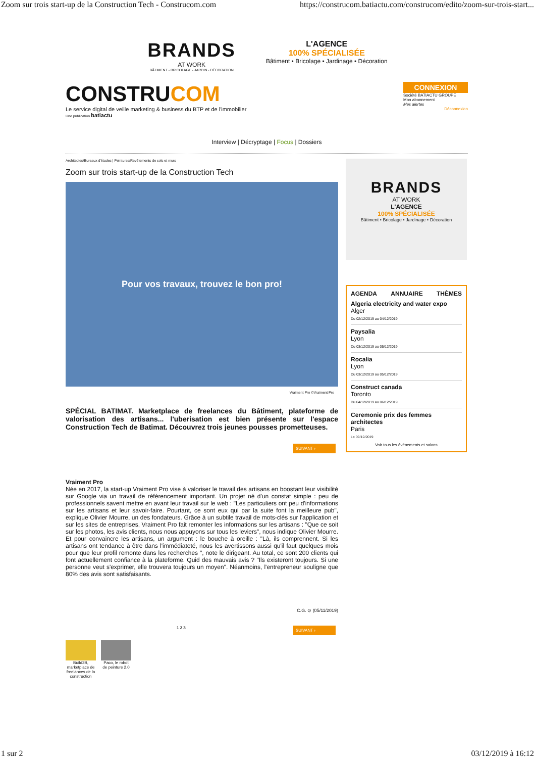Zoom sur trois start-up de la Construction Tech - Construcom.com https://construcom.batiactu.com/construcom/edito/zoom-sur-trois-start...
BRANDS
AT WORK
BÂTIMENT - BRICOLAGE - JARDIN - DÉCORATION
L'AGENCE
100% SPÉCIALISÉE
Bâtiment • Bricolage • Jardinage • Décoration
CONSTRUCOM
Le service digital de veille marketing & business du BTP et de l'immobilier
Une publication batiactu
CONNEXION
Société BATIACTU GROUPE
Mon abonnement
Mes alertes
Déconnexion
Interview | Décryptage | Focus | Dossiers
Architectes/Bureaux d'études | Peintures/Revêtements de sols et murs
Zoom sur trois start-up de la Construction Tech
Pour vos travaux, trouvez le bon pro!
Vraiment Pro ©Vraiment Pro
SPÉCIAL BATIMAT. Marketplace de freelances du Bâtiment, plateforme de valorisation des artisans... l'uberisation est bien présente sur l'espace Construction Tech de Batimat. Découvrez trois jeunes pousses prometteuses.
SUIVANT ›
Vraiment Pro
Née en 2017, la start-up Vraiment Pro vise à valoriser le travail des artisans en boostant leur visibilité sur Google via un travail de référencement important. Un projet né d'un constat simple : peu de professionnels savent mettre en avant leur travail sur le web : "Les particuliers ont peu d'informations sur les artisans et leur savoir-faire. Pourtant, ce sont eux qui par la suite font la meilleure pub", explique Olivier Mourre, un des fondateurs. Grâce à un subtile travail de mots-clés sur l'application et sur les sites de entreprises, Vraiment Pro fait remonter les informations sur les artisans : "Que ce soit sur les photos, les avis clients, nous nous appuyons sur tous les leviers", nous indique Olivier Mourre. Et pour convaincre les artisans, un argument : le bouche à oreille : "Là, ils comprennent. Si les artisans ont tendance à être dans l'immédiateté, nous les avertissons aussi qu'il faut quelques mois pour que leur profil remonte dans les recherches ", note le dirigeant. Au total, ce sont 200 clients qui font actuellement confiance à la plateforme. Quid des mauvais avis ? "Ils existeront toujours. Si une personne veut s'exprimer, elle trouvera toujours un moyen". Néanmoins, l'entrepreneur souligne que 80% des avis sont satisfaisants.
C.G. ⊙ (05/11/2019)
1 2 3
SUIVANT ›
Build2B, marketplace de freelances de la construction
Paco, le robot de peinture 2.0
BRANDS
AT WORK
L'AGENCE
100% SPÉCIALISÉE
Bâtiment • Bricolage • Jardinage • Décoration
AGENDA ANNUAIRE THÈMES
Algeria electricity and water expo
Alger
Du 02/12/2019 au 04/12/2019
Paysalia
Lyon
Du 03/12/2019 au 05/12/2019
Rocalia
Lyon
Du 03/12/2019 au 05/12/2019
Construct canada
Toronto
Du 04/12/2019 au 06/12/2019
Ceremonie prix des femmes architectes
Paris
Le 09/12/2019
Voir tous les événements et salons
1 sur 2 03/12/2019 à 16:12